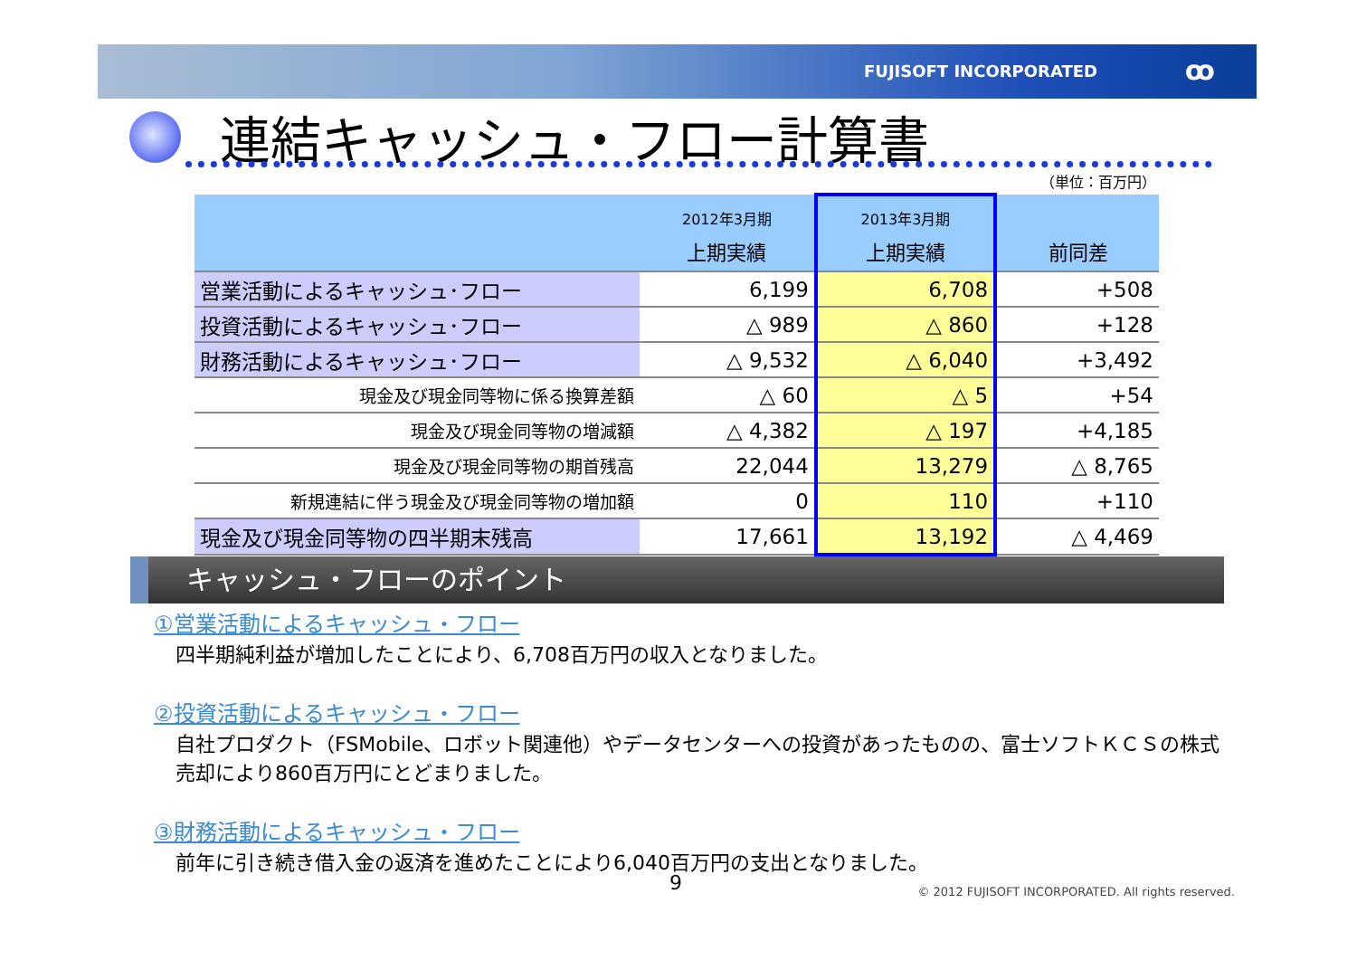FUJISOFT INCORPORATED ꝏ
連結キャッシュ・フロー計算書
（単位：百万円）
| | 2012年3月期 上期実績 | 2013年3月期 上期実績 | 前同差 |
| --- | --- | --- | --- |
| 営業活動によるキャッシュ･フロー | 6,199 | 6,708 | +508 |
| 投資活動によるキャッシュ･フロー | △ 989 | △ 860 | +128 |
| 財務活動によるキャッシュ･フロー | △ 9,532 | △ 6,040 | +3,492 |
| 現金及び現金同等物に係る換算差額 | △ 60 | △ 5 | +54 |
| 現金及び現金同等物の増減額 | △ 4,382 | △ 197 | +4,185 |
| 現金及び現金同等物の期首残高 | 22,044 | 13,279 | △ 8,765 |
| 新規連結に伴う現金及び現金同等物の増加額 | 0 | 110 | +110 |
| 現金及び現金同等物の四半期末残高 | 17,661 | 13,192 | △ 4,469 |
キャッシュ・フローのポイント
①営業活動によるキャッシュ・フロー
四半期純利益が増加したことにより、6,708百万円の収入となりました。
②投資活動によるキャッシュ・フロー
自社プロダクト（FSMobile、ロボット関連他）やデータセンターへの投資があったものの、富士ソフトＫＣＳの株式売却により860百万円にとどまりました。
③財務活動によるキャッシュ・フロー
前年に引き続き借入金の返済を進めたことにより6,040百万円の支出となりました。
9
© 2012 FUJISOFT INCORPORATED. All rights reserved.